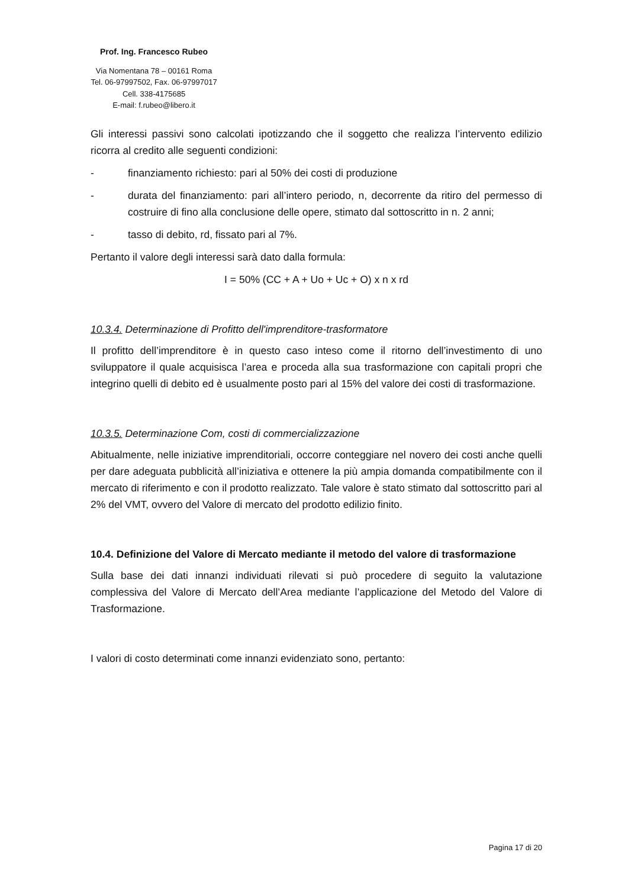Prof. Ing. Francesco Rubeo
Via Nomentana 78 – 00161 Roma
Tel. 06-97997502, Fax. 06-97997017
Cell. 338-4175685
E-mail: f.rubeo@libero.it
Gli interessi passivi sono calcolati ipotizzando che il soggetto che realizza l’intervento edilizio ricorra al credito alle seguenti condizioni:
- finanziamento richiesto: pari al 50% dei costi di produzione
- durata del finanziamento: pari all’intero periodo, n, decorrente da ritiro del permesso di costruire di fino alla conclusione delle opere, stimato dal sottoscritto in n. 2 anni;
- tasso di debito, rd, fissato pari al 7%.
Pertanto il valore degli interessi sarà dato dalla formula:
I = 50% (CC + A + Uo + Uc + O) x n x rd
10.3.4. Determinazione di Profitto dell'imprenditore-trasformatore
Il profitto dell’imprenditore è in questo caso inteso come il ritorno dell’investimento di uno sviluppatore il quale acquisisca l’area e proceda alla sua trasformazione con capitali propri che integrino quelli di debito ed è usualmente posto pari al 15% del valore dei costi di trasformazione.
10.3.5. Determinazione Com, costi di commercializzazione
Abitualmente, nelle iniziative imprenditoriali, occorre conteggiare nel novero dei costi anche quelli per dare adeguata pubblicità all’iniziativa e ottenere la più ampia domanda compatibilmente con il mercato di riferimento e con il prodotto realizzato. Tale valore è stato stimato dal sottoscritto pari al 2% del VMT, ovvero del Valore di mercato del prodotto edilizio finito.
10.4. Definizione del Valore di Mercato mediante il metodo del valore di trasformazione
Sulla base dei dati innanzi individuati rilevati si può procedere di seguito la valutazione complessiva del Valore di Mercato dell’Area mediante l’applicazione del Metodo del Valore di Trasformazione.
I valori di costo determinati come innanzi evidenziato sono, pertanto:
Pagina 17 di 20